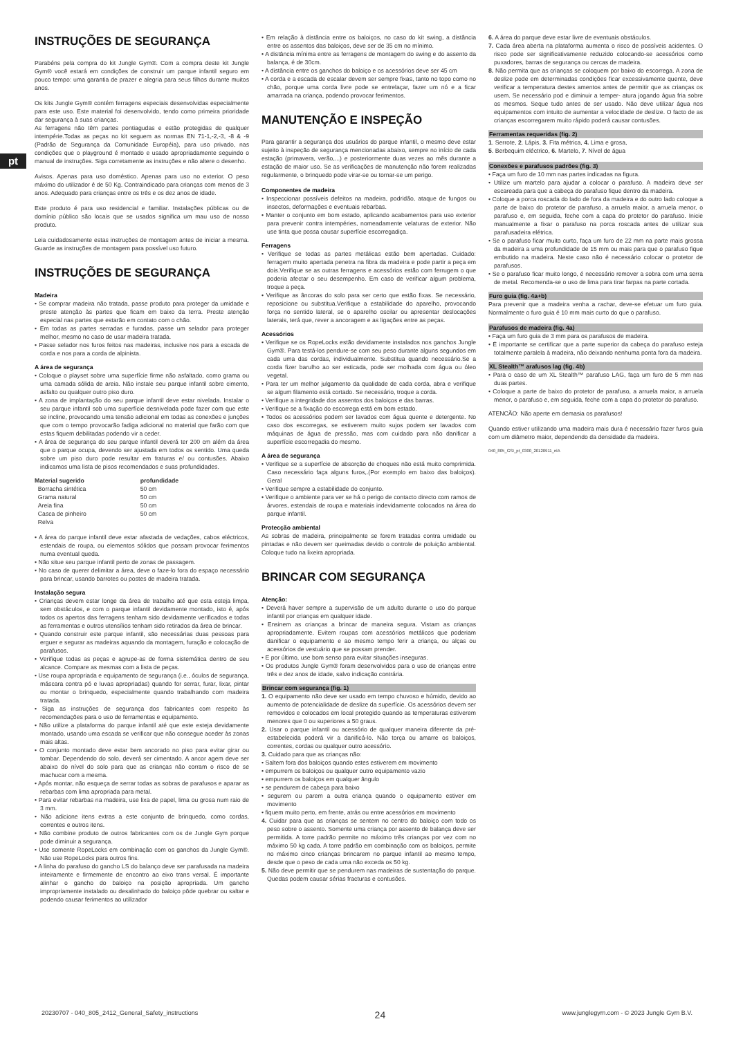pt
INSTRUÇÕES DE SEGURANÇA
Parabéns pela compra do kit Jungle Gym®. Com a compra deste kit Jungle Gym® você estará em condições de construir um parque infantil seguro em pouco tempo: uma garantia de prazer e alegria para seus filhos durante muitos anos.
Os kits Jungle Gym® contém ferragens especiais desenvolvidas especialmente para este uso. Este material foi desenvolvido, tendo como primeira prioridade dar segurança à suas crianças.
As ferragens não têm partes pontiagudas e estão protegidas de qualquer intempérie.Todas as peças no kit seguem as normas EN 71-1,-2,-3, -8 & -9 (Padrão de Segurança da Comunidade Européia), para uso privado, nas condições que o playground é montado e usado apropriadamente seguindo o manual de instruções. Siga corretamente as instruções e não altere o desenho.
Avisos. Apenas para uso doméstico. Apenas para uso no exterior. O peso máximo do utilizador é de 50 Kg. Contraindicado para crianças com menos de 3 anos. Adequado para crianças entre os três e os dez anos de idade.
Este produto é para uso residencial e familiar. Instalações públicas ou de domínio público são locais que se usados significa um mau uso de nosso produto.
Leia cuidadosamente estas instruções de montagem antes de iniciar a mesma. Guarde as instruções de montagem para possível uso futuro.
INSTRUÇÕES DE SEGURANÇA
Madeira
• Se comprar madeira não tratada, passe produto para proteger da umidade e preste atenção às partes que ficam em baixo da terra. Preste atenção especial nas partes que estarão em contato com o chão.
• Em todas as partes serradas e furadas, passe um selador para proteger melhor, mesmo no caso de usar madeira tratada.
• Passe selador nos furos feitos nas madeiras, inclusive nos para a escada de corda e nos para a corda de alpinista.
A área de segurança
• Coloque o playset sobre uma superfície firme não asfaltado, como grama ou uma camada sólida de areia. Não instale seu parque infantil sobre cimento, asfalto ou qualquer outro piso duro.
• A zona de implantação do seu parque infantil deve estar nivelada. Instalar o seu parque infantil sob uma superfície desnivelada pode fazer com que este se incline, provocando uma tensão adicional em todas as conexões e junções que com o tempo provocarão fadiga adicional no material que farão com que estas fiquem debilitadas podendo vir a ceder.
• A área de segurança do seu parque infantil deverá ter 200 cm além da área que o parque ocupa, devendo ser ajustada em todos os sentido. Uma queda sobre um piso duro pode resultar em fraturas e/ ou contusões. Abaixo indicamos uma lista de pisos recomendados e suas profundidades.
| Material sugerido | profundidade |
| --- | --- |
| Borracha sintética | 50 cm |
| Grama natural | 50 cm |
| Areia fina | 50 cm |
| Casca de pinheiro | 50 cm |
| Relva | |
• A área do parque infantil deve estar afastada de vedações, cabos eléctricos, estendais de roupa, ou elementos sólidos que possam provocar ferimentos numa eventual queda.
• Não situe seu parque infantil perto de zonas de passagem.
• No caso de querer delimitar a área, deve o faze-lo fora do espaço necessário para brincar, usando barrotes ou postes de madeira tratada.
Instalação segura
• Crianças devem estar longe da área de trabalho até que esta esteja limpa, sem obstáculos, e com o parque infantil devidamente montado, isto é, após todos os apertos das ferragens tenham sido devidamente verificados e todas as ferramentas e outros utensílios tenham sido retirados da área de brincar.
• Quando construir este parque infantil, são necessárias duas pessoas para erguer e segurar as madeiras aquando da montagem, furação e colocação de parafusos.
• Verifique todas as peças e agrupe-as de forma sistemática dentro de seu alcance. Compare as mesmas com a lista de peças.
• Use roupa apropriada e equipamento de segurança (i.e., óculos de segurança, máscara contra pó e luvas apropriadas) quando for serrar, furar, lixar, pintar ou montar o brinquedo, especialmente quando trabalhando com madeira tratada.
• Siga as instruções de segurança dos fabricantes com respeito às recomendações para o uso de ferramentas e equipamento.
• Não utilize a plataforma do parque infantil até que este esteja devidamente montado, usando uma escada se verificar que não consegue aceder às zonas mais altas.
• O conjunto montado deve estar bem ancorado no piso para evitar girar ou tombar. Dependendo do solo, deverá ser cimentado. A ancor agem deve ser abaixo do nível do solo para que as crianças não corram o risco de se machucar com a mesma.
• Após montar, não esqueça de serrar todas as sobras de parafusos e aparar as rebarbas com lima apropriada para metal.
• Para evitar rebarbas na madeira, use lixa de papel, lima ou grosa num raio de 3 mm.
• Não adicione itens extras a este conjunto de brinquedo, como cordas, correntes e outros itens.
• Não combine produto de outros fabricantes com os de Jungle Gym porque pode diminuir a segurança.
• Use somente RopeLocks em combinação com os ganchos da Jungle Gym®. Não use RopeLocks para outros fins.
• A linha do parafuso do gancho LS do balanço deve ser parafusada na madeira inteiramente e firmemente de encontro ao eixo trans versal. É importante alinhar o gancho do baloiço na posição apropriada. Um gancho impropriamente instalado ou desalinhado do baloiço pôde quebrar ou saltar e podendo causar ferimentos ao utilizador
• Em relação à distância entre os baloiços, no caso do kit swing, a distância entre os assentos das baloiços, deve ser de 35 cm no mínimo.
• A distância mínima entre as ferragens de montagem do swing e do assento da balança, é de 30cm.
• A distância entre os ganchos do baloiço e os acessórios deve ser 45 cm
• A corda e a escada de escalar devem ser sempre fixas, tanto no topo como no chão, porque uma corda livre pode se entrelaçar, fazer um nó e a ficar amarrada na criança, podendo provocar ferimentos.
MANUTENÇÃO E INSPEÇÃO
Para garantir a segurança dos usuários do parque infantil, o mesmo deve estar sujeito à inspeção de segurança mencionadas abaixo, sempre no início de cada estação (primavera, verão,...) e posteriormente duas vezes ao mês durante a estação de maior uso. Se as verificações de manutenção não forem realizadas regularmente, o brinquedo pode virar-se ou tornar-se um perigo.
Componentes de madeira
• Inspeccionar possíveis defeitos na madeira, podridão, ataque de fungos ou insectos, deformações e eventuais rebarbas.
• Manter o conjunto em bom estado, aplicando acabamentos para uso exterior para prevenir contra intempéries, nomeadamente velaturas de exterior. Não use tinta que possa causar superfície escorregadiça.
Ferragens
• Verifique se todas as partes metálicas estão bem apertadas. Cuidado: ferragem muito apertada penetra na fibra da madeira e pode partir a peça em dois.Verifique se as outras ferragens e acessórios estão com ferrugem o que poderia afectar o seu desempenho. Em caso de verificar algum problema, troque a peça.
• Verifique as âncoras do solo para ser certo que estão fixas. Se necessário, reposicione ou substitua.Verifique a estabilidade do aparelho, provocando força no sentido lateral, se o aparelho oscilar ou apresentar deslocações laterais, terá que, rever a ancoragem e as ligações entre as peças.
Acessórios
• Verifique se os RopeLocks estão devidamente instalados nos ganchos Jungle Gym®. Para testá-los pendure-se com seu peso durante alguns segundos em cada uma das cordas, individualmente. Substitua quando necessário.Se a corda fizer barulho ao ser esticada, pode ser molhada com água ou óleo vegetal.
• Para ter um melhor julgamento da qualidade de cada corda, abra e verifique se algum filamento está cortado. Se necessário, troque a corda.
• Verifique a integridade dos assentos dos baloiços e das barras.
• Verifique se a fixação do escorrega está em bom estado.
• Todos os acessórios podem ser lavados com água quente e detergente. No caso dos escorregas, se estiverem muito sujos podem ser lavados com máquinas de água de pressão, mas com cuidado para não danificar a superfície escorregadia do mesmo.
A área de segurança
• Verifique se a superfície de absorção de choques não está muito comprimida. Caso necessário faça alguns furos,.(Por exemplo em baixo das baloiços). Geral
• Verifique sempre a estabilidade do conjunto.
• Verifique o ambiente para ver se há o perigo de contacto directo com ramos de árvores, estendais de roupa e materiais indevidamente colocados na área do parque infantil.
Protecção ambiental
As sobras de madeira, principalmente se forem tratadas contra umidade ou pintadas e não devem ser queimadas devido o controle de poluição ambiental. Coloque tudo na lixeira apropriada.
BRINCAR COM SEGURANÇA
Atenção:
• Deverá haver sempre a supervisão de um adulto durante o uso do parque infantil por crianças em qualquer idade.
• Ensinem as crianças a brincar de maneira segura. Vistam as crianças apropriadamente. Evitem roupas com acessórios metálicos que poderiam danificar o equipamento e ao mesmo tempo ferir a criança, ou alças ou acessórios de vestuário que se possam prender.
• E por último, use bom senso para evitar situações inseguras.
• Os produtos Jungle Gym® foram desenvolvidos para o uso de crianças entre três e dez anos de idade, salvo indicação contrária.
Brincar com segurança (fig. 1)
1. O equipamento não deve ser usado em tempo chuvoso e húmido, devido ao aumento de potencialidade de deslize da superfície. Os acessórios devem ser removidos e colocados em local protegido quando as temperaturas estiverem menores que 0 ou superiores a 50 graus.
2. Usar o parque infantil ou acessório de qualquer maneira diferente da pré-estabelecida poderá vir a danificá-lo. Não torça ou amarre os baloiços, correntes, cordas ou qualquer outro acessório.
3. Cuidado para que as crianças não:
• Saltem fora dos baloiços quando estes estiverem em movimento
• empurrem os baloiços ou qualquer outro equipamento vazio
• empurrem os baloiços em qualquer ângulo
• se pendurem de cabeça para baixo
• segurem ou parem a outra criança quando o equipamento estiver em movimento
• fiquem muito perto, em frente, atrás ou entre acessórios em movimento
4. Cuidar para que as crianças se sentem no centro do baloiço com todo os peso sobre o assento. Somente uma criança por assento de balança deve ser permitida. A torre padrão permite no máximo três crianças por vez com no máximo 50 kg cada. A torre padrão em combinação com os baloiços, permite no máximo cinco crianças brincarem no parque infantil ao mesmo tempo, desde que o peso de cada uma não exceda os 50 kg.
5. Não deve permitir que se pendurem nas madeiras de sustentação do parque. Quedas podem causar sérias fracturas e contusões.
6. A área do parque deve estar livre de eventuais obstáculos.
7. Cada área aberta na plataforma aumenta o risco de possíveis acidentes. O risco pode ser significativamente reduzido colocando-se acessórios como puxadores, barras de segurança ou cercas de madeira.
8. Não permita que as crianças se coloquem por baixo do escorrega. A zona de deslize pode em determinadas condições ficar excessivamente quente, deve verificar a temperatura destes amentos antes de permitir que as crianças os usem. Se necessário pod e diminuir a temper- atura jogando água fria sobre os mesmos. Seque tudo antes de ser usado. Não deve utilizar água nos equipamentos com intuito de aumentar a velocidade de deslize. O facto de as crianças escorregarem muito rápido poderá causar contusões.
Ferramentas requeridas (fig. 2)
1. Serrote, 2. Lápis, 3. Fita métrica, 4. Lima e grosa,
5. Berbequim eléctrico, 6. Martelo, 7. Nível de água
Conexões e parafusos padrões (fig. 3)
• Faça um furo de 10 mm nas partes indicadas na figura.
• Utilize um martelo para ajudar a colocar o parafuso. A madeira deve ser escareada para que a cabeça do parafuso fique dentro da madeira.
• Coloque a porca roscada do lado de fora da madeira e do outro lado coloque a parte de baixo do protetor de parafuso, a arruela maior, a arruela menor, o parafuso e, em seguida, feche com a capa do protetor do parafuso. Inicie manualmente a fixar o parafuso na porca roscada antes de utilizar sua parafusadeira elétrica.
• Se o parafuso ficar muito curto, faça um furo de 22 mm na parte mais grossa da madeira a uma profundidade de 15 mm ou mais para que o parafuso fique embutido na madeira. Neste caso não é necessário colocar o protetor de parafusos.
• Se o parafuso ficar muito longo, é necessário remover a sobra com uma serra de metal. Recomenda-se o uso de lima para tirar farpas na parte cortada.
Furo guia (fig. 4a+b)
Para prevenir que a madeira venha a rachar, deve-se efetuar um furo guia. Normalmente o furo guia é 10 mm mais curto do que o parafuso.
Parafusos de madeira (fig. 4a)
• Faça um furo guia de 3 mm para os parafusos de madeira.
• É importante se certificar que a parte superior da cabeça do parafuso esteja totalmente paralela à madeira, não deixando nenhuma ponta fora da madeira.
XL Stealth™ arafusos lag (fig. 4b)
• Para o caso de um XL Stealth™ parafuso LAG, faça um furo de 5 mm nas duas partes.
• Coloque a parte de baixo do protetor de parafuso, a arruela maior, a arruela menor, o parafuso e, em seguida, feche com a capa do protetor do parafuso.
ATENCÃO: Não aperte em demasia os parafusos!
Quando estiver utilizando uma madeira mais dura é necessário fazer furos guia com um diâmetro maior, dependendo da densidade da madeira.
040_805_GSI_pt_0300_20120911_nlA
20230707 - 040_805_2412_General_Safety_instructions 24 www.junglegym.com - © 2023 Jungle Gym B.V.